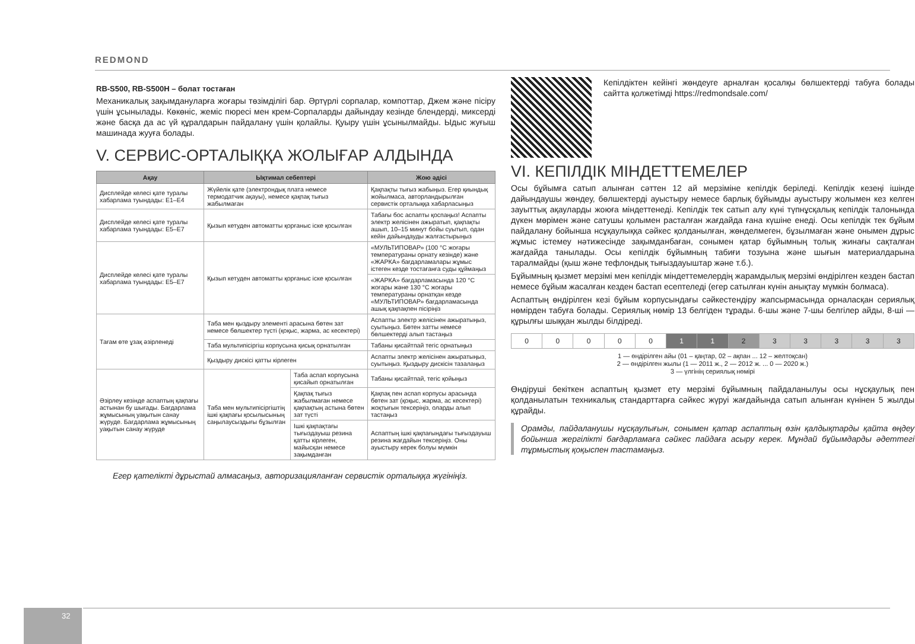REDMOND
RB-S500, RB-S500H – болат тостаған
Механикалық зақымдануларға жоғары төзімділігі бар. Әртүрлі сорпалар, компоттар, Джем және пісіру үшін ұсынылады. Көкөніс, жеміс пюресі мен крем-Сорпаларды дайындау кезінде блендерді, миксерді және басқа да ас үй құралдарын пайдалану үшін қолайлы. Қуыру үшін ұсынылмайды. Ыдыс жуғыш машинада жууға болады.
V. СЕРВИС-ОРТАЛЫҚҚА ЖОЛЫҒАР АЛДЫНДА
| Ақау | Ықтимал себептері | | Жою әдісі |
| --- | --- | --- | --- |
| Дисплейде келесі қате туралы хабарлама туындады: E1–E4 | Жүйелік қате (электрондық плата немесе термодатчик ақауы), немесе қақпақ тығыз жабылмаған | | Қақпақты тығыз жабыңыз. Егер қиындық жойылмаса, авторландырылған сервистік орталыққа хабарласыңыз |
| Дисплейде келесі қате туралы хабарлама туындады: E5–E7 | Қызып кетуден автоматты қорғаныс іске қосылған | | Табағы бос аспапты қоспаңыз! Аспапты электр желісінен ажыратып, қақпақты ашып, 10–15 минут бойы суытып, одан кейін дайындауды жалғастырыңыз |
| Дисплейде келесі қате туралы хабарлама туындады: E5–E7 | Қызып кетуден автоматты қорғаныс іске қосылған | | «МУЛЬТИПОВАР» (100 °C жоғары температураны орнату кезінде) және «ЖАРКА» бағдарламалары жұмыс істеген кезде тостағанға суды құймаңыз |
| | | | «ЖАРКА» бағдарламасында 120 °C жоғары және 130 °C жоғары температураны орнатқан кезде «МУЛЬТИПОВАР» бағдарламасында ашық қақпақпен пісіріңіз |
| Тағам өте ұзақ әзірленеді | Таба мен қыздыру элементі арасына бөтен зат немесе бөлшектер түсті (қоқыс, жарма, ас кесектері) | | Аспапты электр желісінен ажыратыңыз, суытыңыз. Бөтен затты немесе бөлшектерді алып тастаңыз |
| | Таба мультипісіргіш корпусына қисық орнатылған | | Табаны қисайтпай тегіс орнатыңыз |
| | Қыздыру дискісі қатты кірлеген | | Аспапты электр желісінен ажыратыңыз, суытыңыз. Қыздыру дискісін тазалаңыз |
| Әзірлеу кезінде аспаптың қақпағы астынан бу шығады. Бағдарлама жұмысының уақытын санау жүруде. Бағдарлама жұмысының уақытын санау жүруде | Таба мен мультипісіргіштің ішкі қақпағы қосылысының саңылаусыздығы бұзылған | Таба аспап корпусына қисайып орнатылған | Табаны қисайтпай, тегіс қойыңыз |
| | | Қақпақ тығыз жабылмаған немесе қақпақтың астына бөтен зат түсті | Қақпақ пен аспап корпусы арасында бөтен зат (қоқыс, жарма, ас кесектері) жоқтығын тексеріңіз, оларды алып тастаңыз |
| | | Ішкі қақпақтағы тығыздауыш резина қатты кірлеген, майысқан немесе зақымданған | Аспаптың ішкі қақпағындағы тығыздауыш резина жағдайын тексеріңіз. Оны ауыстыру керек болуы мүмкін |
Егер қателікті дұрыстай алмасаңыз, авторизацияланған сервистік орталыққа жүгініңіз.
Кепілдіктен кейінгі жөндеуге арналған қосалқы бөлшектерді табуға болады сайтта қолжетімді https://redmondsale.com/
VI. КЕПІЛДІК МІНДЕТТЕМЕЛЕР
Осы бұйымға сатып алынған сәттен 12 ай мерзіміне кепілдік беріледі. Кепілдік кезеңі ішінде дайындаушы жөндеу, бөлшектерді ауыстыру немесе барлық бұйымды ауыстыру жолымен кез келген зауыттық ақауларды жоюға міндеттенеді. Кепілдік тек сатып алу күні түпнұсқалық кепілдік талонында дүкен мөрімен және сатушы қолымен расталған жағдайда ғана күшіне енеді. Осы кепілдік тек бұйым пайдалану бойынша нсұқаулыққа сәйкес қолданылған, жөнделмеген, бұзылмаған және онымен дұрыс жұмыс істемеу нәтижесінде зақымданбаған, сонымен қатар бұйымның толық жинағы сақталған жағдайда танылады. Осы кепілдік бұйымның табиғи тозуына және шығын материалдарына таралмайды (қыш және тефлондық тығыздауыштар және т.б.).
Бұйымның қызмет мерзімі мен кепілдік міндеттемелердің жарамдылық мерзімі өндірілген кезден бастап немесе бұйым жасалған кезден бастап есептеледі (егер сатылған күнін анықтау мүмкін болмаса).
Аспаптың өндірілген кезі бұйым корпусындағы сәйкестендіру жапсырмасында орналасқан сериялық нөмірден табуға болады. Сериялық нөмір 13 белгіден тұрады. 6-шы және 7-шы белгілер айды, 8-ші — құрылғы шыққан жылды білдіреді.
| 0 | 0 | 0 | 0 | 0 | 1 | 1 | 2 | 3 | 3 | 3 | 3 | 3 |
1 — өндірілген айы (01 – қаңтар, 02 – ақпан ... 12 – желтоқсан)
2 — өндірілген жылы (1 — 2011 ж., 2 — 2012 ж. ... 0 — 2020 ж.)
3 — үлгінің сериялық нөмірі
Өндіруші бекіткен аспаптың қызмет ету мерзімі бұйымның пайдаланылуы осы нұсқаулық пен қолданылатын техникалық стандарттарға сәйкес жүруі жағдайында сатып алынған күнінен 5 жылды құрайды.
Орамды, пайдаланушы нұсқаулығын, сонымен қатар аспаптың өзін қалдықтарды қайта өңдеу бойынша жергілікті бағдарламаға сәйкес пайдаға асыру керек. Мұндай бұйымдарды әдеттегі тұрмыстық қоқыспен тастамаңыз.
32